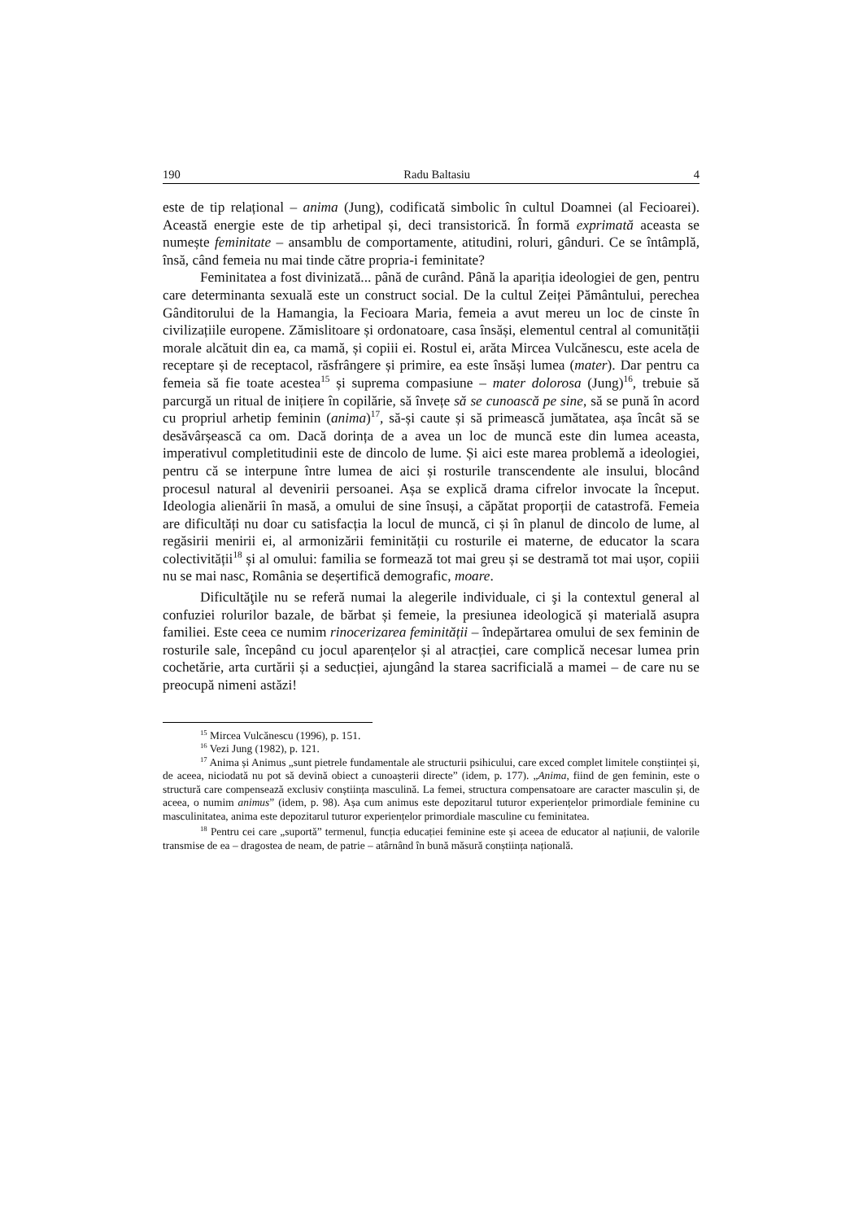190 Radu Baltasiu 4
este de tip relațional – anima (Jung), codificată simbolic în cultul Doamnei (al Fecioarei). Această energie este de tip arhetipal și, deci transistorică. În formă exprimată aceasta se numește feminitate – ansamblu de comportamente, atitudini, roluri, gânduri. Ce se întâmplă, însă, când femeia nu mai tinde către propria-i feminitate?
Feminitatea a fost divinizată... până de curând. Până la apariția ideologiei de gen, pentru care determinanta sexuală este un construct social. De la cultul Zeiței Pământului, perechea Gânditorului de la Hamangia, la Fecioara Maria, femeia a avut mereu un loc de cinste în civilizațiile europene. Zămislitoare și ordonatoare, casa însăși, elementul central al comunității morale alcătuit din ea, ca mamă, și copiii ei. Rostul ei, arăta Mircea Vulcănescu, este acela de receptare și de receptacol, răsfrângere și primire, ea este însăși lumea (mater). Dar pentru ca femeia să fie toate acestea<sup>15</sup> și suprema compasiune – mater dolorosa (Jung)<sup>16</sup>, trebuie să parcurgă un ritual de inițiere în copilărie, să învețe să se cunoască pe sine, să se pună în acord cu propriul arhetip feminin (anima)<sup>17</sup>, să-și caute și să primească jumătatea, așa încât să se desăvârșească ca om. Dacă dorința de a avea un loc de muncă este din lumea aceasta, imperativul completitudinii este de dincolo de lume. Și aici este marea problemă a ideologiei, pentru că se interpune între lumea de aici și rosturile transcendente ale insului, blocând procesul natural al devenirii persoanei. Așa se explică drama cifrelor invocate la început. Ideologia alienării în masă, a omului de sine însuși, a căpătat proporții de catastrofă. Femeia are dificultăți nu doar cu satisfacția la locul de muncă, ci și în planul de dincolo de lume, al regăsirii menirii ei, al armonizării feminității cu rosturile ei materne, de educator la scara colectivității<sup>18</sup> și al omului: familia se formează tot mai greu și se destramă tot mai ușor, copiii nu se mai nasc, România se deșertifică demografic, moare.
Dificultăţile nu se referă numai la alegerile individuale, ci şi la contextul general al confuziei rolurilor bazale, de bărbat și femeie, la presiunea ideologică și materială asupra familiei. Este ceea ce numim rinocerizarea feminității – îndepărtarea omului de sex feminin de rosturile sale, începând cu jocul aparențelor și al atracției, care complică necesar lumea prin cochetărie, arta curtării și a seducției, ajungând la starea sacrificială a mamei – de care nu se preocupă nimeni astăzi!
<sup>15</sup> Mircea Vulcănescu (1996), p. 151.
<sup>16</sup> Vezi Jung (1982), p. 121.
<sup>17</sup> Anima și Animus „sunt pietrele fundamentale ale structurii psihicului, care exced complet limitele conștiinței și, de aceea, niciodată nu pot să devină obiect a cunoașterii directe” (idem, p. 177). „Anima, fiind de gen feminin, este o structură care compensează exclusiv conștiința masculină. La femei, structura compensatoare are caracter masculin și, de aceea, o numim animus” (idem, p. 98). Așa cum animus este depozitarul tuturor experiențelor primordiale feminine cu masculinitatea, anima este depozitarul tuturor experiențelor primordiale masculine cu feminitatea.
<sup>18</sup> Pentru cei care „suportă” termenul, funcția educației feminine este și aceea de educator al națiunii, de valorile transmise de ea – dragostea de neam, de patrie – atârnând în bună măsură conștiința națională.